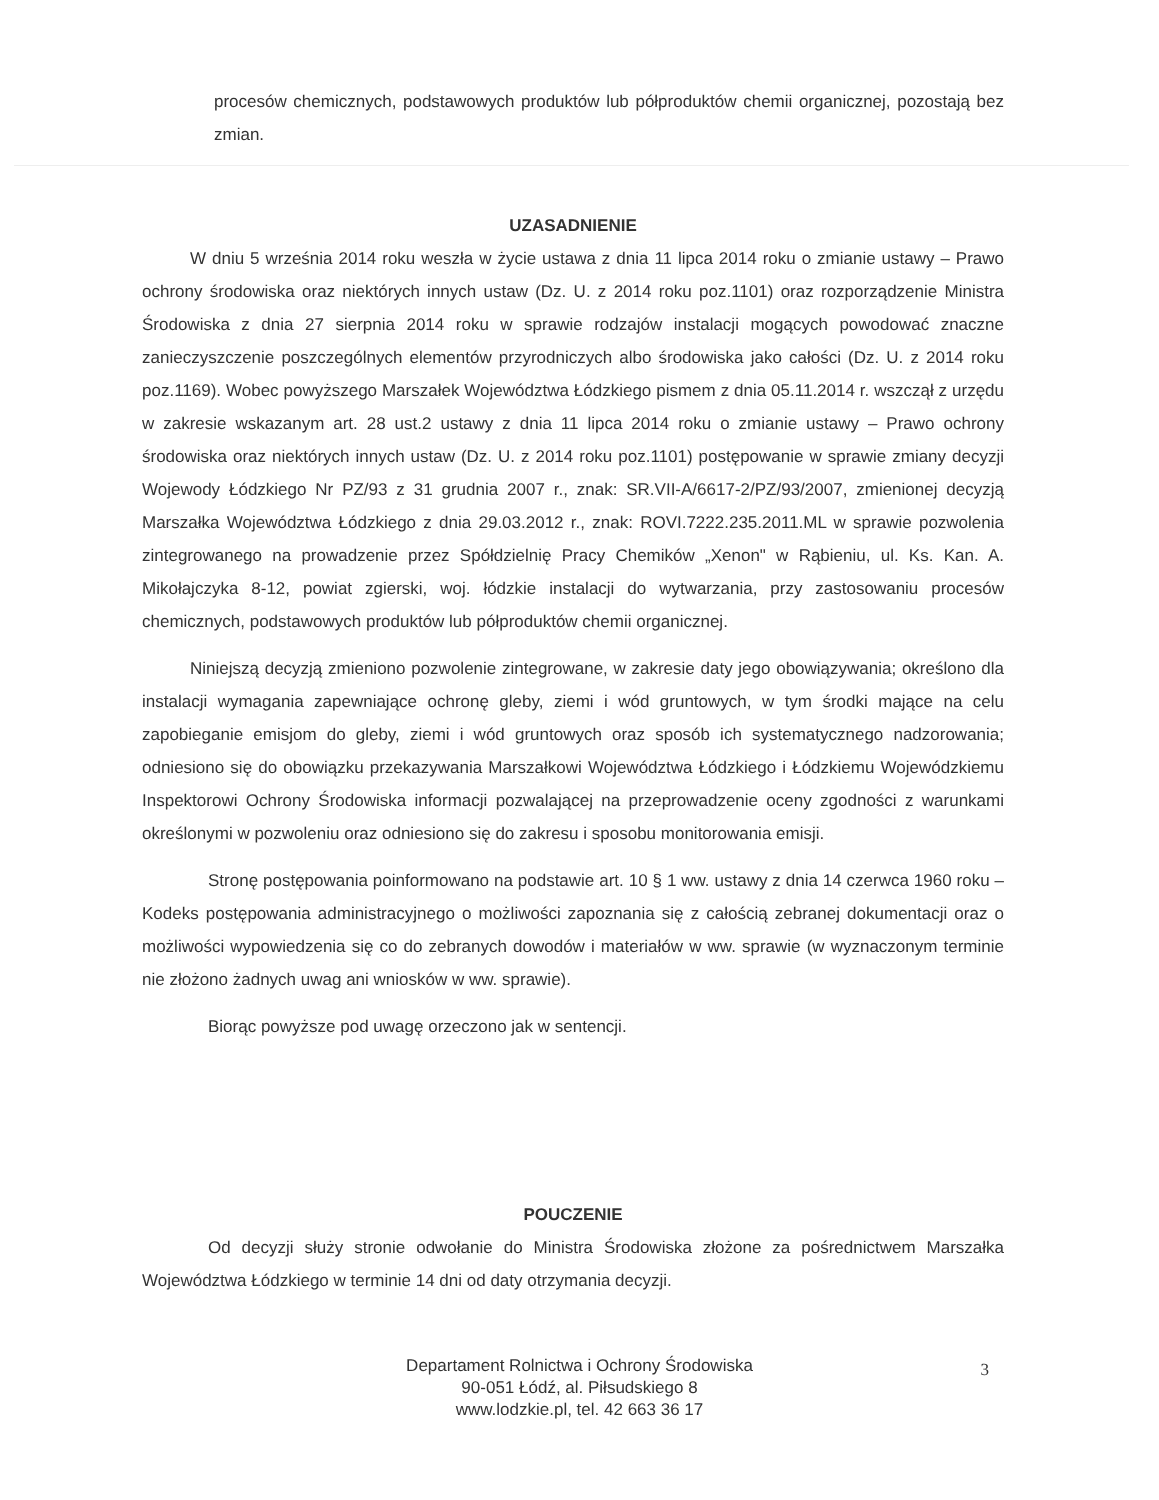procesów chemicznych, podstawowych produktów lub półproduktów chemii organicznej, pozostają bez zmian.
UZASADNIENIE
W dniu 5 września 2014 roku weszła w życie ustawa z dnia 11 lipca 2014 roku o zmianie ustawy – Prawo ochrony środowiska oraz niektórych innych ustaw (Dz. U. z 2014 roku poz.1101) oraz rozporządzenie Ministra Środowiska z dnia 27 sierpnia 2014 roku w sprawie rodzajów instalacji mogących powodować znaczne zanieczyszczenie poszczególnych elementów przyrodniczych albo środowiska jako całości (Dz. U. z 2014 roku poz.1169). Wobec powyższego Marszałek Województwa Łódzkiego pismem z dnia 05.11.2014 r. wszczął z urzędu w zakresie wskazanym art. 28 ust.2 ustawy z dnia 11 lipca 2014 roku o zmianie ustawy – Prawo ochrony środowiska oraz niektórych innych ustaw (Dz. U. z 2014 roku poz.1101) postępowanie w sprawie zmiany decyzji Wojewody Łódzkiego Nr PZ/93 z 31 grudnia 2007 r., znak: SR.VII-A/6617-2/PZ/93/2007, zmienionej decyzją Marszałka Województwa Łódzkiego z dnia 29.03.2012 r., znak: ROVI.7222.235.2011.ML w sprawie pozwolenia zintegrowanego na prowadzenie przez Spółdzielnię Pracy Chemików „Xenon" w Rąbieniu, ul. Ks. Kan. A. Mikołajczyka 8-12, powiat zgierski, woj. łódzkie instalacji do wytwarzania, przy zastosowaniu procesów chemicznych, podstawowych produktów lub półproduktów chemii organicznej.
Niniejszą decyzją zmieniono pozwolenie zintegrowane, w zakresie daty jego obowiązywania; określono dla instalacji wymagania zapewniające ochronę gleby, ziemi i wód gruntowych, w tym środki mające na celu zapobieganie emisjom do gleby, ziemi i wód gruntowych oraz sposób ich systematycznego nadzorowania; odniesiono się do obowiązku przekazywania Marszałkowi Województwa Łódzkiego i Łódzkiemu Wojewódzkiemu Inspektorowi Ochrony Środowiska informacji pozwalającej na przeprowadzenie oceny zgodności z warunkami określonymi w pozwoleniu oraz odniesiono się do zakresu i sposobu monitorowania emisji.
Stronę postępowania poinformowano na podstawie art. 10 § 1 ww. ustawy z dnia 14 czerwca 1960 roku – Kodeks postępowania administracyjnego o możliwości zapoznania się z całością zebranej dokumentacji oraz o możliwości wypowiedzenia się co do zebranych dowodów i materiałów w ww. sprawie (w wyznaczonym terminie nie złożono żadnych uwag ani wniosków w ww. sprawie).
Biorąc powyższe pod uwagę orzeczono jak w sentencji.
POUCZENIE
Od decyzji służy stronie odwołanie do Ministra Środowiska złożone za pośrednictwem Marszałka Województwa Łódzkiego w terminie 14 dni od daty otrzymania decyzji.
Departament Rolnictwa i Ochrony Środowiska
90-051 Łódź, al. Piłsudskiego 8
www.lodzkie.pl, tel. 42 663 36 17
3